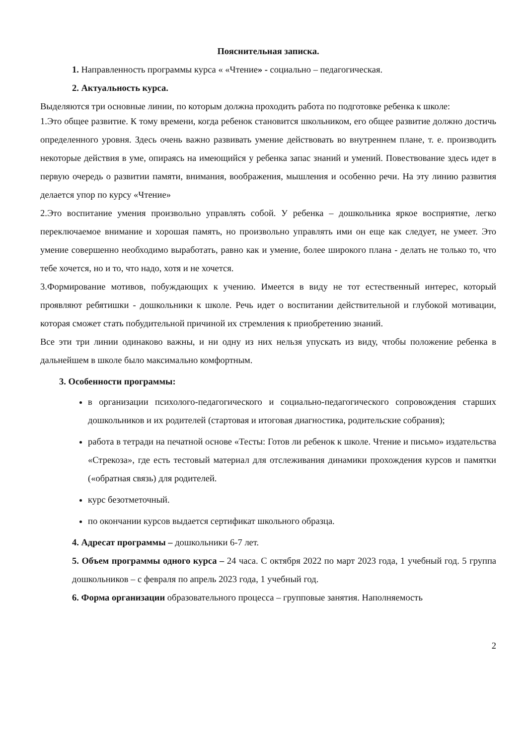Пояснительная записка.
1. Направленность программы курса « «Чтение» - социально – педагогическая.
2. Актуальность курса.
Выделяются три основные линии, по которым должна проходить работа по подготовке ребенка к школе:
1.Это общее развитие. К тому времени, когда ребенок становится школьником, его общее развитие должно достичь определенного уровня. Здесь очень важно развивать умение действовать во внутреннем плане, т. е. производить некоторые действия в уме, опираясь на имеющийся у ребенка запас знаний и умений. Повествование здесь идет в первую очередь о развитии памяти, внимания, воображения, мышления и особенно речи. На эту линию развития делается упор по курсу «Чтение»
2.Это воспитание умения произвольно управлять собой. У ребенка – дошкольника яркое восприятие, легко переключаемое внимание и хорошая память, но произвольно управлять ими он еще как следует, не умеет. Это умение совершенно необходимо выработать, равно как и умение, более широкого плана - делать не только то, что тебе хочется, но и то, что надо, хотя и не хочется.
3.Формирование мотивов, побуждающих к учению. Имеется в виду не тот естественный интерес, который проявляют ребятишки - дошкольники к школе. Речь идет о воспитании действительной и глубокой мотивации, которая сможет стать побудительной причиной их стремления к приобретению знаний.
Все эти три линии одинаково важны, и ни одну из них нельзя упускать из виду, чтобы положение ребенка в дальнейшем в школе было максимально комфортным.
3. Особенности программы:
в организации психолого-педагогического и социально-педагогического сопровождения старших дошкольников и их родителей (стартовая и итоговая диагностика, родительские собрания);
работа в тетради на печатной основе «Тесты: Готов ли ребенок к школе. Чтение и письмо» издательства «Стрекоза», где есть тестовый материал для отслеживания динамики прохождения курсов и памятки («обратная связь) для родителей.
курс безотметочный.
по окончании курсов выдается сертификат школьного образца.
4. Адресат программы – дошкольники 6-7 лет.
5. Объем программы одного курса – 24 часа. С октября 2022 по март 2023 года, 1 учебный год. 5 группа дошкольников – с февраля по апрель 2023 года, 1 учебный год.
6. Форма организации образовательного процесса – групповые занятия. Наполняемость
2